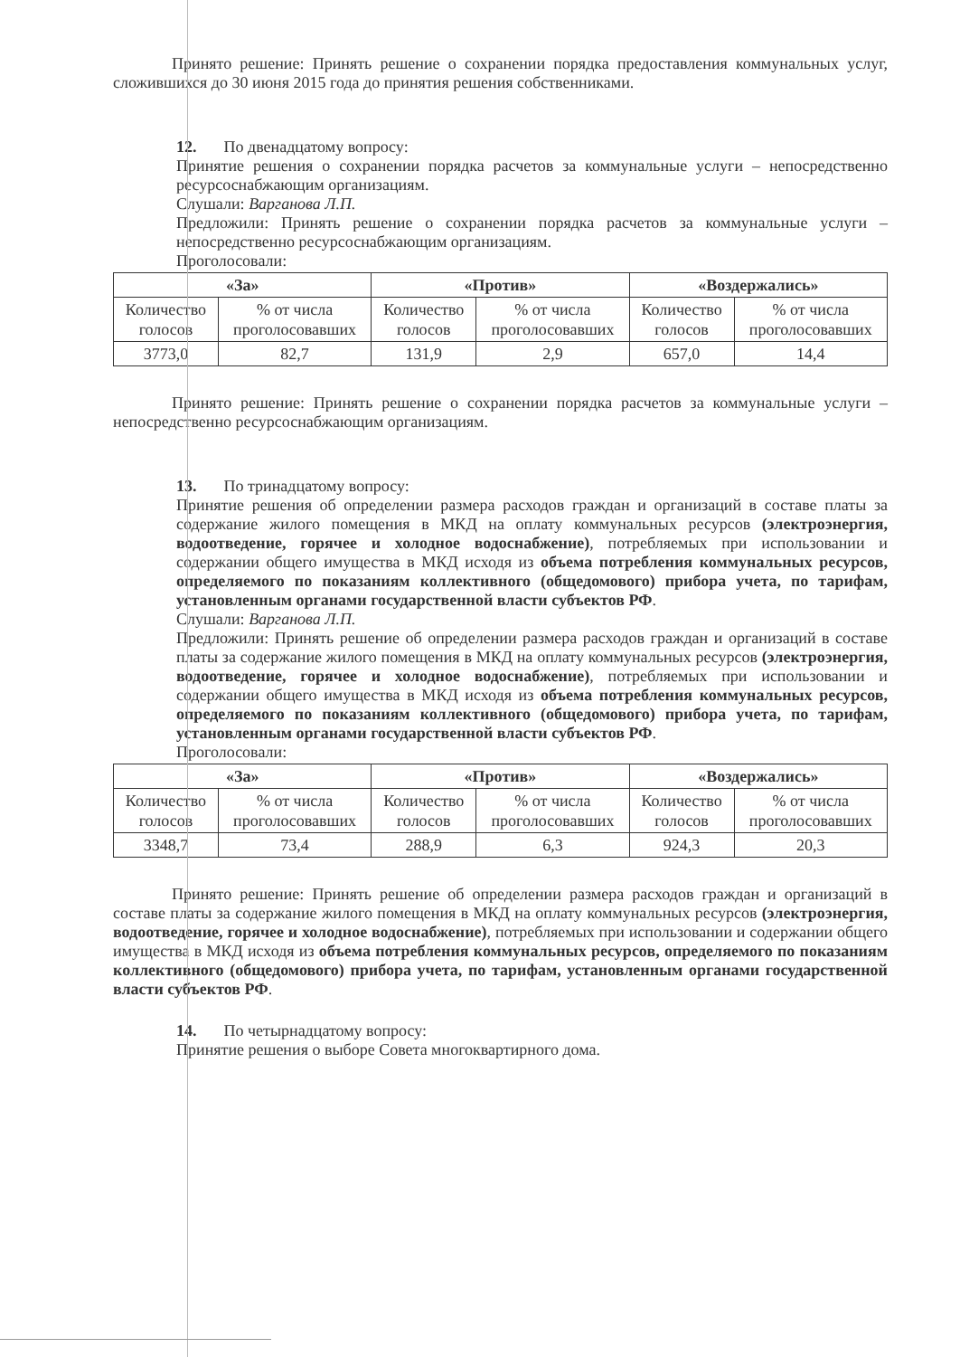Принято решение: Принять решение о сохранении порядка предоставления коммунальных услуг, сложившихся до 30 июня 2015 года до принятия решения собственниками.
12. По двенадцатому вопросу:
Принятие решения о сохранении порядка расчетов за коммунальные услуги – непосредственно ресурсоснабжающим организациям.
Слушали: Варганова Л.П.
Предложили: Принять решение о сохранении порядка расчетов за коммунальные услуги – непосредственно ресурсоснабжающим организациям.
Проголосовали:
| «За» | | «Против» | | «Воздержались» | |
| --- | --- | --- | --- | --- | --- |
| Количество голосов | % от числа проголосовавших | Количество голосов | % от числа проголосовавших | Количество голосов | % от числа проголосовавших |
| 3773,0 | 82,7 | 131,9 | 2,9 | 657,0 | 14,4 |
Принято решение: Принять решение о сохранении порядка расчетов за коммунальные услуги – непосредственно ресурсоснабжающим организациям.
13. По тринадцатому вопросу:
Принятие решения об определении размера расходов граждан и организаций в составе платы за содержание жилого помещения в МКД на оплату коммунальных ресурсов (электроэнергия, водоотведение, горячее и холодное водоснабжение), потребляемых при использовании и содержании общего имущества в МКД исходя из объема потребления коммунальных ресурсов, определяемого по показаниям коллективного (общедомового) прибора учета, по тарифам, установленным органами государственной власти субъектов РФ.
Слушали: Варганова Л.П.
Предложили: Принять решение об определении размера расходов граждан и организаций в составе платы за содержание жилого помещения в МКД на оплату коммунальных ресурсов (электроэнергия, водоотведение, горячее и холодное водоснабжение), потребляемых при использовании и содержании общего имущества в МКД исходя из объема потребления коммунальных ресурсов, определяемого по показаниям коллективного (общедомового) прибора учета, по тарифам, установленным органами государственной власти субъектов РФ.
Проголосовали:
| «За» | | «Против» | | «Воздержались» | |
| --- | --- | --- | --- | --- | --- |
| Количество голосов | % от числа проголосовавших | Количество голосов | % от числа проголосовавших | Количество голосов | % от числа проголосовавших |
| 3348,7 | 73,4 | 288,9 | 6,3 | 924,3 | 20,3 |
Принято решение: Принять решение об определении размера расходов граждан и организаций в составе платы за содержание жилого помещения в МКД на оплату коммунальных ресурсов (электроэнергия, водоотведение, горячее и холодное водоснабжение), потребляемых при использовании и содержании общего имущества в МКД исходя из объема потребления коммунальных ресурсов, определяемого по показаниям коллективного (общедомового) прибора учета, по тарифам, установленным органами государственной власти субъектов РФ.
14. По четырнадцатому вопросу:
Принятие решения о выборе Совета многоквартирного дома.